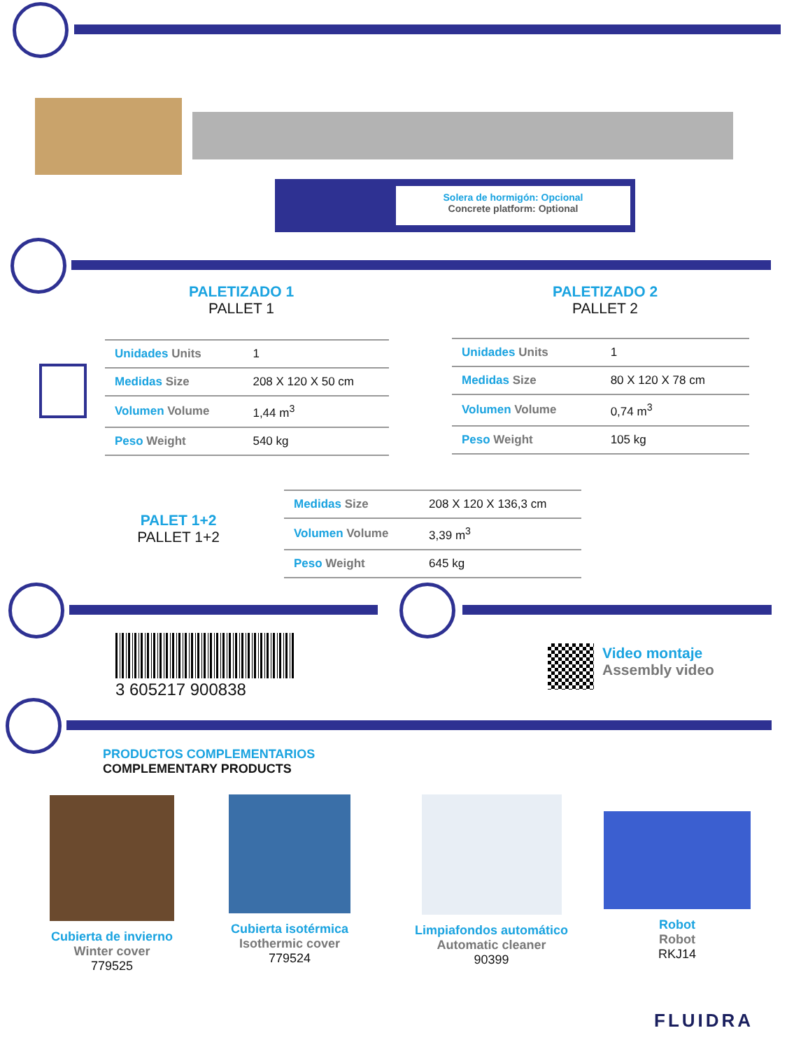Solera de hormigón: Opcional
Concrete platform: Optional
PALETIZADO 1
PALLET 1
PALETIZADO 2
PALLET 2
| Unidades Units | 1 |
| Medidas Size | 208 X 120 X 50 cm |
| Volumen Volume | 1,44 m<sup>3</sup> |
| Peso Weight | 540 kg |
| Unidades Units | 1 |
| Medidas Size | 80 X 120 X 78 cm |
| Volumen Volume | 0,74 m<sup>3</sup> |
| Peso Weight | 105 kg |
PALET 1+2
PALLET 1+2
| Medidas Size | 208 X 120 X 136,3 cm |
| Volumen Volume | 3,39 m<sup>3</sup> |
| Peso Weight | 645 kg |
3 605217 900838
Video montaje
Assembly video
PRODUCTOS COMPLEMENTARIOS
COMPLEMENTARY PRODUCTS
Cubierta de invierno
Winter cover
779525
Cubierta isotérmica
Isothermic cover
779524
Limpiafondos automático
Automatic cleaner
90399
Robot
Robot
RKJ14
FLUIDRA